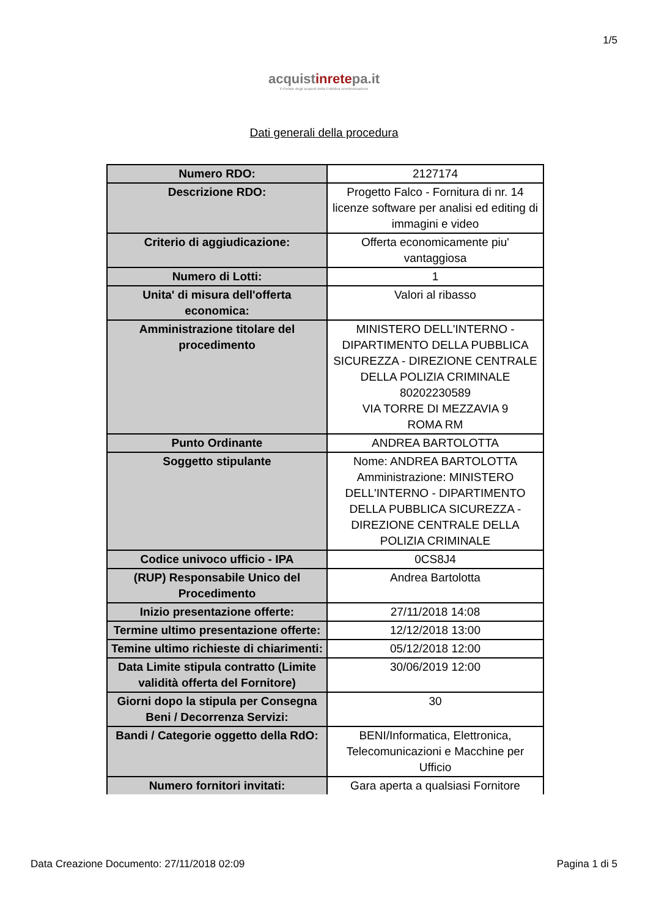1/5
acquistinretepa.it
Il Portale degli acquisti della Pubblica Amministrazione
Dati generali della procedura
| Numero RDO: | 2127174 |
| Descrizione RDO: | Progetto Falco - Fornitura di nr. 14 licenze software per analisi ed editing di immagini e video |
| Criterio di aggiudicazione: | Offerta economicamente piu' vantaggiosa |
| Numero di Lotti: | 1 |
| Unita' di misura dell'offerta economica: | Valori al ribasso |
| Amministrazione titolare del procedimento | MINISTERO DELL'INTERNO - DIPARTIMENTO DELLA PUBBLICA SICUREZZA - DIREZIONE CENTRALE DELLA POLIZIA CRIMINALE 80202230589 VIA TORRE DI MEZZAVIA 9 ROMA RM |
| Punto Ordinante | ANDREA BARTOLOTTA |
| Soggetto stipulante | Nome: ANDREA BARTOLOTTA Amministrazione: MINISTERO DELL'INTERNO - DIPARTIMENTO DELLA PUBBLICA SICUREZZA - DIREZIONE CENTRALE DELLA POLIZIA CRIMINALE |
| Codice univoco ufficio - IPA | 0CS8J4 |
| (RUP) Responsabile Unico del Procedimento | Andrea Bartolotta |
| Inizio presentazione offerte: | 27/11/2018 14:08 |
| Termine ultimo presentazione offerte: | 12/12/2018 13:00 |
| Temine ultimo richieste di chiarimenti: | 05/12/2018 12:00 |
| Data Limite stipula contratto (Limite validità offerta del Fornitore) | 30/06/2019 12:00 |
| Giorni dopo la stipula per Consegna Beni / Decorrenza Servizi: | 30 |
| Bandi / Categorie oggetto della RdO: | BENI/Informatica, Elettronica, Telecomunicazioni e Macchine per Ufficio |
| Numero fornitori invitati: | Gara aperta a qualsiasi Fornitore |
Data Creazione Documento: 27/11/2018 02:09 Pagina 1 di 5